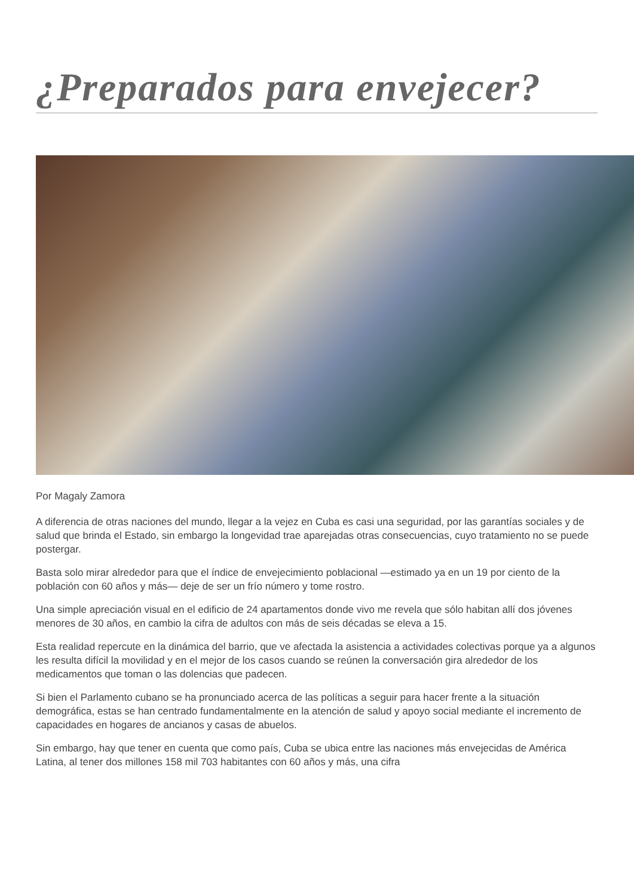¿Preparados para envejecer?
Por Magaly Zamora
A diferencia de otras naciones del mundo, llegar a la vejez en Cuba es casi una seguridad, por las garantías sociales y de salud que brinda el Estado, sin embargo la longevidad trae aparejadas otras consecuencias, cuyo tratamiento no se puede postergar.
Basta solo mirar alrededor para que el índice de envejecimiento poblacional —estimado ya en un 19 por ciento de la población con 60 años y más— deje de ser un frío número y tome rostro.
Una simple apreciación visual en el edificio de 24 apartamentos donde vivo me revela que sólo habitan allí dos jóvenes menores de 30 años, en cambio la cifra de adultos con más de seis décadas se eleva a 15.
Esta realidad repercute en la dinámica del barrio, que ve afectada la asistencia a actividades colectivas porque ya a algunos les resulta difícil la movilidad y en el mejor de los casos cuando se reúnen la conversación gira alrededor de los medicamentos que toman o las dolencias que padecen.
Si bien el Parlamento cubano se ha pronunciado acerca de las políticas a seguir para hacer frente a la situación demográfica, estas se han centrado fundamentalmente en la atención de salud y apoyo social mediante el incremento de capacidades en hogares de ancianos y casas de abuelos.
Sin embargo, hay que tener en cuenta que como país, Cuba se ubica entre las naciones más envejecidas de América Latina, al tener dos millones 158 mil 703 habitantes con 60 años y más, una cifra